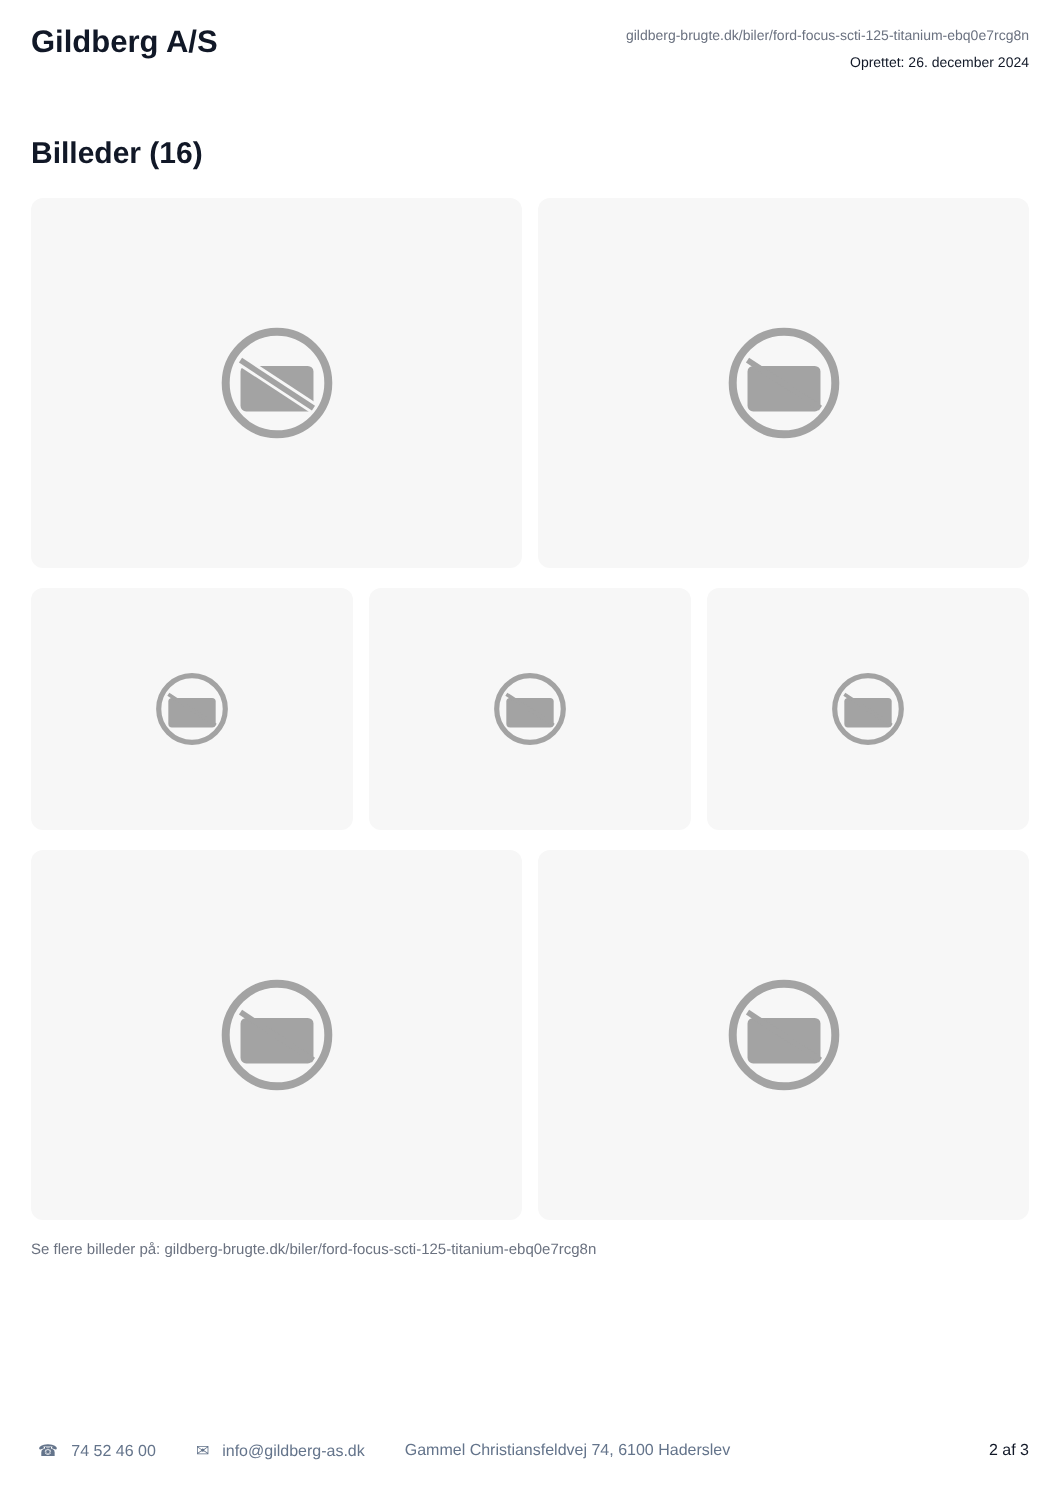Gildberg A/S
gildberg-brugte.dk/biler/ford-focus-scti-125-titanium-ebq0e7rcg8n
Oprettet: 26. december 2024
Billeder (16)
Se flere billeder på: gildberg-brugte.dk/biler/ford-focus-scti-125-titanium-ebq0e7rcg8n
☎ 74 52 46 00 ✉ info@gildberg-as.dk Gammel Christiansfeldvej 74, 6100 Haderslev 2 af 3